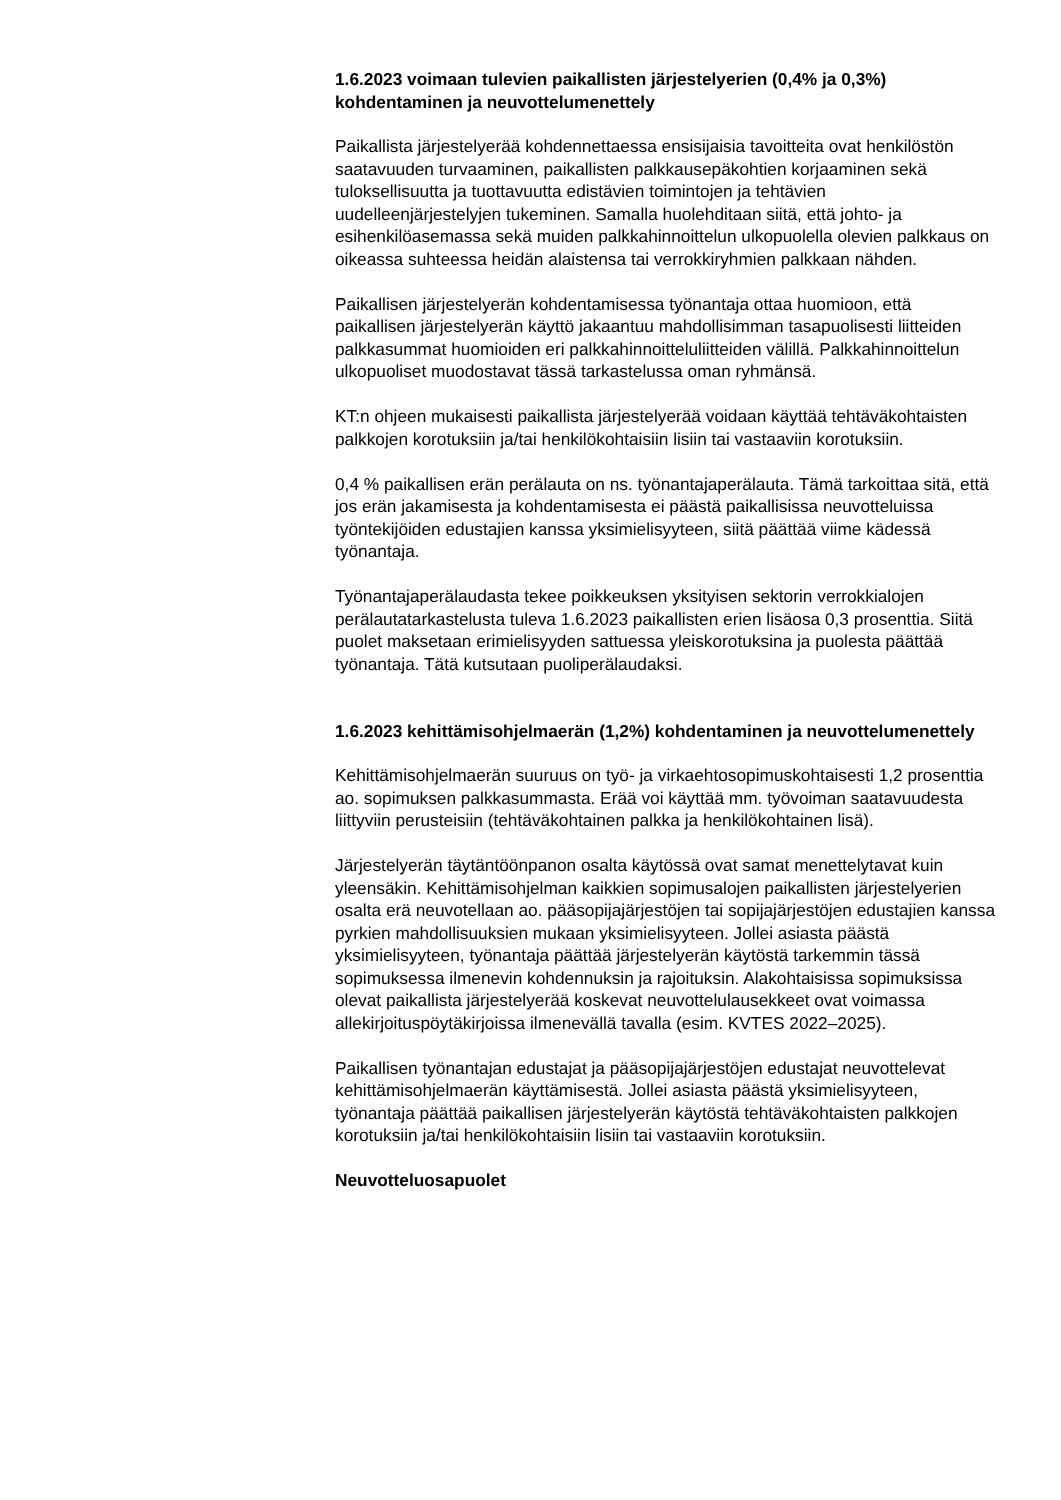1.6.2023 voimaan tulevien paikallisten järjestelyerien (0,4% ja 0,3%) kohdentaminen ja neuvottelumenettely
Paikallista järjestelyerää kohdennettaessa ensisijaisia tavoitteita ovat henkilöstön saatavuuden turvaaminen, paikallisten palkkausepäkohtien korjaaminen sekä tuloksellisuutta ja tuottavuutta edistävien toimintojen ja tehtävien uudelleenjärjestelyjen tukeminen. Samalla huolehditaan siitä, että johto- ja esihenkilöasemassa sekä muiden palkkahinnoittelun ulkopuolella olevien palkkaus on oikeassa suhteessa heidän alaistensa tai verrokkiryhmien palkkaan nähden.
Paikallisen järjestelyerän kohdentamisessa työnantaja ottaa huomioon, että paikallisen järjestelyerän käyttö jakaantuu mahdollisimman tasapuolisesti liitteiden palkkasummat huomioiden eri palkkahinnoitteluliitteiden välillä. Palkkahinnoittelun ulkopuoliset muodostavat tässä tarkastelussa oman ryhmänsä.
KT:n ohjeen mukaisesti paikallista järjestelyerää voidaan käyttää tehtäväkohtaisten palkkojen korotuksiin ja/tai henkilökohtaisiin lisiin tai vastaaviin korotuksiin.
0,4 % paikallisen erän perälauta on ns. työnantajaperälauta. Tämä tarkoittaa sitä, että jos erän jakamisesta ja kohdentamisesta ei päästä paikallisissa neuvotteluissa työntekijöiden edustajien kanssa yksimielisyyteen, siitä päättää viime kädessä työnantaja.
Työnantajaperälaudasta tekee poikkeuksen yksityisen sektorin verrokkialojen perälautatarkastelusta tuleva 1.6.2023 paikallisten erien lisäosa 0,3 prosenttia. Siitä puolet maksetaan erimielisyyden sattuessa yleiskorotuksina ja puolesta päättää työnantaja. Tätä kutsutaan puoliperälaudaksi.
1.6.2023 kehittämisohjelmaerän (1,2%) kohdentaminen ja neuvottelumenettely
Kehittämisohjelmaerän suuruus on työ- ja virkaehtosopimuskohtaisesti 1,2 prosenttia ao. sopimuksen palkkasummasta. Erää voi käyttää mm. työvoiman saatavuudesta liittyviin perusteisiin (tehtäväkohtainen palkka ja henkilökohtainen lisä).
Järjestelyerän täytäntöönpanon osalta käytössä ovat samat menettelytavat kuin yleensäkin. Kehittämisohjelman kaikkien sopimusalojen paikallisten järjestelyerien osalta erä neuvotellaan ao. pääsopijajärjestöjen tai sopijajärjestöjen edustajien kanssa pyrkien mahdollisuuksien mukaan yksimielisyyteen. Jollei asiasta päästä yksimielisyyteen, työnantaja päättää järjestelyerän käytöstä tarkemmin tässä sopimuksessa ilmenevin kohdennuksin ja rajoituksin. Alakohtaisissa sopimuksissa olevat paikallista järjestelyerää koskevat neuvottelulausekkeet ovat voimassa allekirjoituspöytäkirjoissa ilmenevällä tavalla (esim. KVTES 2022–2025).
Paikallisen työnantajan edustajat ja pääsopijajärjestöjen edustajat neuvottelevat kehittämisohjelmaerän käyttämisestä. Jollei asiasta päästä yksimielisyyteen, työnantaja päättää paikallisen järjestelyerän käytöstä tehtäväkohtaisten palkkojen korotuksiin ja/tai henkilökohtaisiin lisiin tai vastaaviin korotuksiin.
Neuvotteluosapuolet